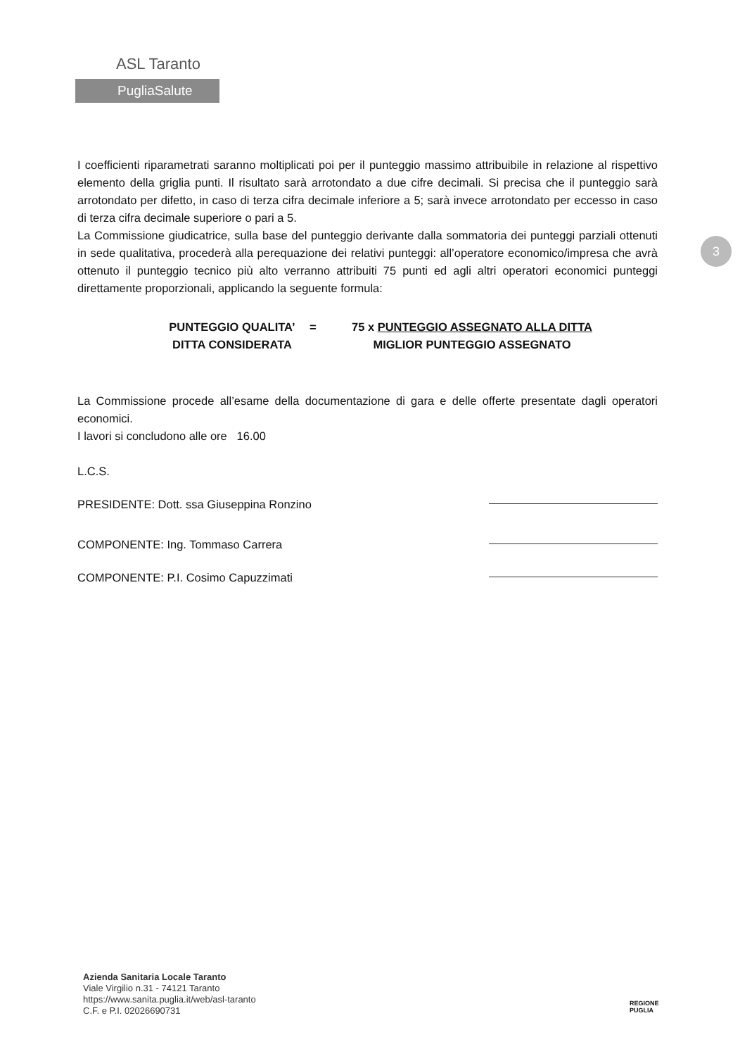ASL Taranto
PugliaSalute
3
I coefficienti riparametrati saranno moltiplicati poi per il punteggio massimo attribuibile in relazione al rispettivo elemento della griglia punti. Il risultato sarà arrotondato a due cifre decimali. Si precisa che il punteggio sarà arrotondato per difetto, in caso di terza cifra decimale inferiore a 5; sarà invece arrotondato per eccesso in caso di terza cifra decimale superiore o pari a 5.
La Commissione giudicatrice, sulla base del punteggio derivante dalla sommatoria dei punteggi parziali ottenuti in sede qualitativa, procederà alla perequazione dei relativi punteggi: all’operatore economico/impresa che avrà ottenuto il punteggio tecnico più alto verranno attribuiti 75 punti ed agli altri operatori economici punteggi direttamente proporzionali, applicando la seguente formula:
PUNTEGGIO QUALITA’
DITTA CONSIDERATA
= 75 x PUNTEGGIO ASSEGNATO ALLA DITTA
MIGLIOR PUNTEGGIO ASSEGNATO
La Commissione procede all’esame della documentazione di gara e delle offerte presentate dagli operatori economici.
I lavori si concludono alle ore 16.00
L.C.S.
PRESIDENTE: Dott. ssa Giuseppina Ronzino
COMPONENTE: Ing. Tommaso Carrera
COMPONENTE: P.I. Cosimo Capuzzimati
Azienda Sanitaria Locale Taranto
Viale Virgilio n.31 - 74121 Taranto
https://www.sanita.puglia.it/web/asl-taranto
C.F. e P.I. 02026690731
REGIONE
PUGLIA